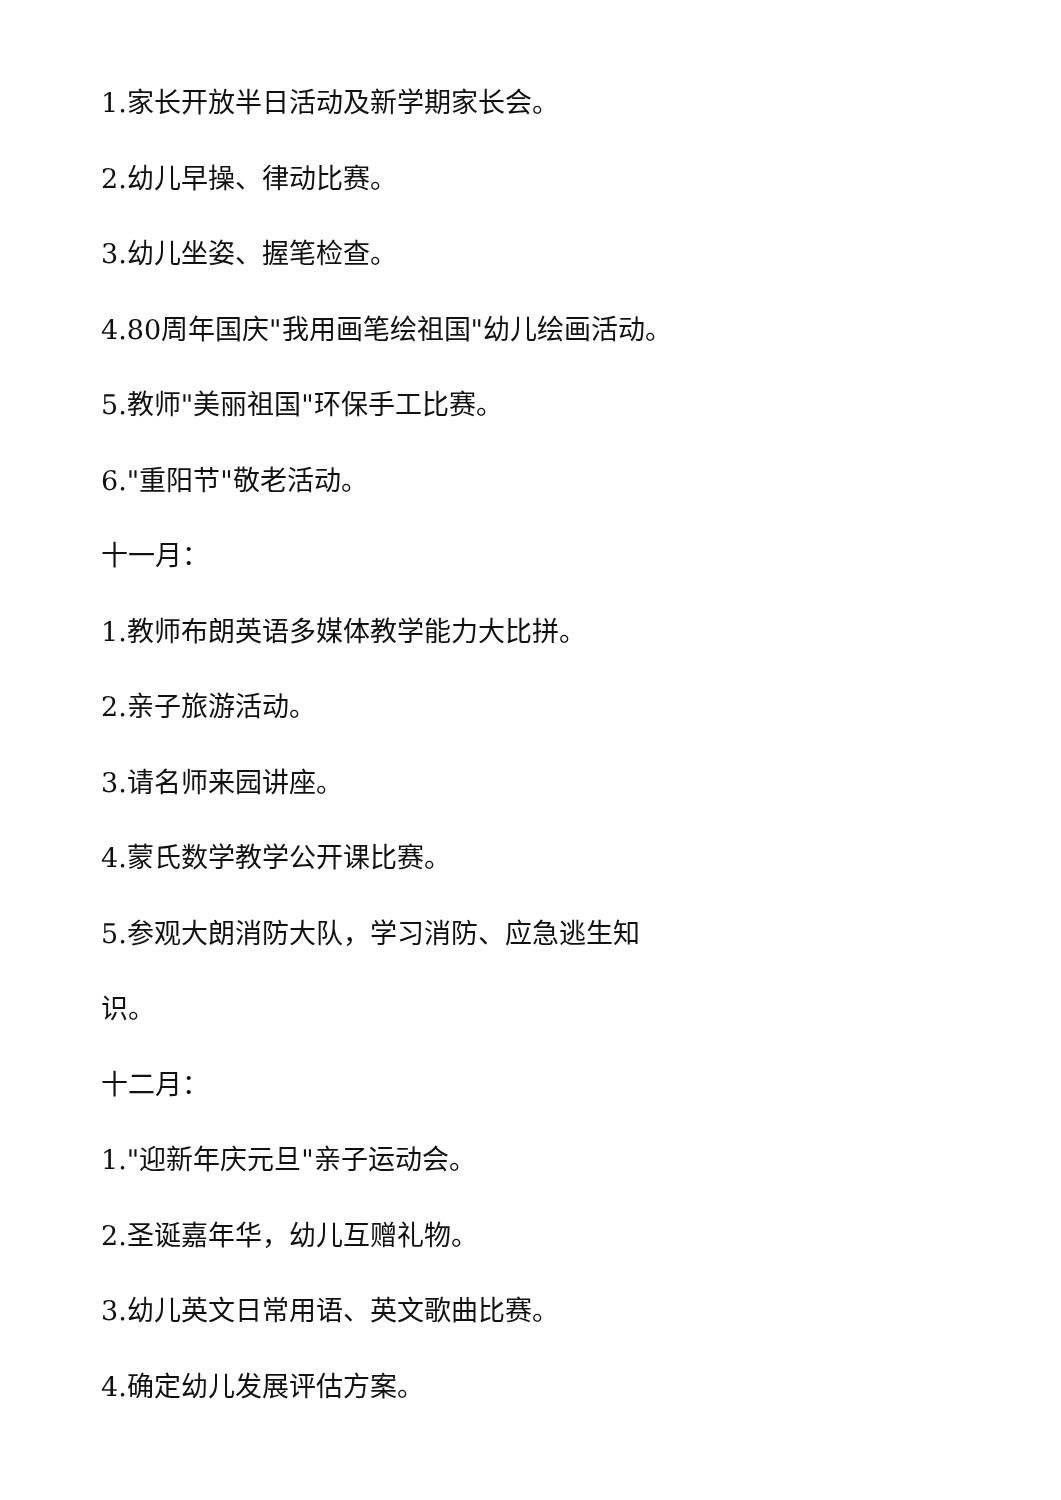1.家长开放半日活动及新学期家长会。
2.幼儿早操、律动比赛。
3.幼儿坐姿、握笔检查。
4.80周年国庆"我用画笔绘祖国"幼儿绘画活动。
5.教师"美丽祖国"环保手工比赛。
6."重阳节"敬老活动。
十一月：
1.教师布朗英语多媒体教学能力大比拼。
2.亲子旅游活动。
3.请名师来园讲座。
4.蒙氏数学教学公开课比赛。
5.参观大朗消防大队，学习消防、应急逃生知
识。
十二月：
1."迎新年庆元旦"亲子运动会。
2.圣诞嘉年华，幼儿互赠礼物。
3.幼儿英文日常用语、英文歌曲比赛。
4.确定幼儿发展评估方案。